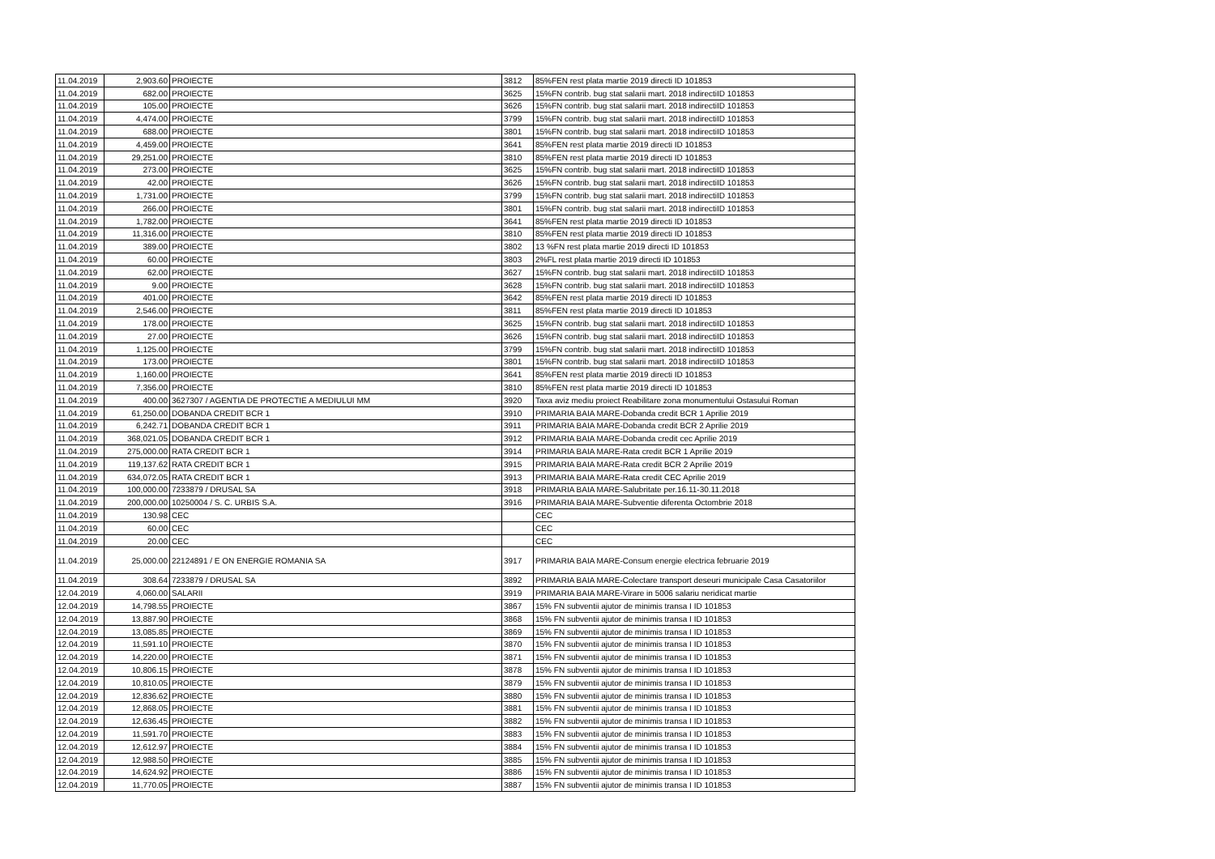| 11.04.2019 | 2,903.60 | PROIECTE | 3812 | 85%FEN rest plata martie 2019 directi ID 101853 |
| 11.04.2019 | 682.00 | PROIECTE | 3625 | 15%FN contrib. bug stat salarii mart. 2018 indirectiID 101853 |
| 11.04.2019 | 105.00 | PROIECTE | 3626 | 15%FN contrib. bug stat salarii mart. 2018 indirectiID 101853 |
| 11.04.2019 | 4,474.00 | PROIECTE | 3799 | 15%FN contrib. bug stat salarii mart. 2018 indirectiID 101853 |
| 11.04.2019 | 688.00 | PROIECTE | 3801 | 15%FN contrib. bug stat salarii mart. 2018 indirectiID 101853 |
| 11.04.2019 | 4,459.00 | PROIECTE | 3641 | 85%FEN rest plata martie 2019 directi ID 101853 |
| 11.04.2019 | 29,251.00 | PROIECTE | 3810 | 85%FEN rest plata martie 2019 directi ID 101853 |
| 11.04.2019 | 273.00 | PROIECTE | 3625 | 15%FN contrib. bug stat salarii mart. 2018 indirectiID 101853 |
| 11.04.2019 | 42.00 | PROIECTE | 3626 | 15%FN contrib. bug stat salarii mart. 2018 indirectiID 101853 |
| 11.04.2019 | 1,731.00 | PROIECTE | 3799 | 15%FN contrib. bug stat salarii mart. 2018 indirectiID 101853 |
| 11.04.2019 | 266.00 | PROIECTE | 3801 | 15%FN contrib. bug stat salarii mart. 2018 indirectiID 101853 |
| 11.04.2019 | 1,782.00 | PROIECTE | 3641 | 85%FEN rest plata martie 2019 directi ID 101853 |
| 11.04.2019 | 11,316.00 | PROIECTE | 3810 | 85%FEN rest plata martie 2019 directi ID 101853 |
| 11.04.2019 | 389.00 | PROIECTE | 3802 | 13 %FN rest plata martie 2019 directi ID 101853 |
| 11.04.2019 | 60.00 | PROIECTE | 3803 | 2%FL rest plata martie 2019 directi ID 101853 |
| 11.04.2019 | 62.00 | PROIECTE | 3627 | 15%FN contrib. bug stat salarii mart. 2018 indirectiID 101853 |
| 11.04.2019 | 9.00 | PROIECTE | 3628 | 15%FN contrib. bug stat salarii mart. 2018 indirectiID 101853 |
| 11.04.2019 | 401.00 | PROIECTE | 3642 | 85%FEN rest plata martie 2019 directi ID 101853 |
| 11.04.2019 | 2,546.00 | PROIECTE | 3811 | 85%FEN rest plata martie 2019 directi ID 101853 |
| 11.04.2019 | 178.00 | PROIECTE | 3625 | 15%FN contrib. bug stat salarii mart. 2018 indirectiID 101853 |
| 11.04.2019 | 27.00 | PROIECTE | 3626 | 15%FN contrib. bug stat salarii mart. 2018 indirectiID 101853 |
| 11.04.2019 | 1,125.00 | PROIECTE | 3799 | 15%FN contrib. bug stat salarii mart. 2018 indirectiID 101853 |
| 11.04.2019 | 173.00 | PROIECTE | 3801 | 15%FN contrib. bug stat salarii mart. 2018 indirectiID 101853 |
| 11.04.2019 | 1,160.00 | PROIECTE | 3641 | 85%FEN rest plata martie 2019 directi ID 101853 |
| 11.04.2019 | 7,356.00 | PROIECTE | 3810 | 85%FEN rest plata martie 2019 directi ID 101853 |
| 11.04.2019 | 400.00 | 3627307 / AGENTIA DE PROTECTIE A MEDIULUI MM | 3920 | Taxa aviz mediu proiect Reabilitare zona monumentului Ostasului Roman |
| 11.04.2019 | 61,250.00 | DOBANDA CREDIT BCR 1 | 3910 | PRIMARIA BAIA MARE-Dobanda credit BCR 1 Aprilie 2019 |
| 11.04.2019 | 6,242.71 | DOBANDA CREDIT BCR 1 | 3911 | PRIMARIA BAIA MARE-Dobanda credit BCR 2 Aprilie 2019 |
| 11.04.2019 | 368,021.05 | DOBANDA CREDIT BCR 1 | 3912 | PRIMARIA BAIA MARE-Dobanda credit cec Aprilie 2019 |
| 11.04.2019 | 275,000.00 | RATA CREDIT BCR 1 | 3914 | PRIMARIA BAIA MARE-Rata credit BCR 1 Aprilie 2019 |
| 11.04.2019 | 119,137.62 | RATA CREDIT BCR 1 | 3915 | PRIMARIA BAIA MARE-Rata credit BCR 2 Aprilie 2019 |
| 11.04.2019 | 634,072.05 | RATA CREDIT BCR 1 | 3913 | PRIMARIA BAIA MARE-Rata credit CEC Aprilie 2019 |
| 11.04.2019 | 100,000.00 | 7233879 / DRUSAL SA | 3918 | PRIMARIA BAIA MARE-Salubritate per.16.11-30.11.2018 |
| 11.04.2019 | 200,000.00 | 10250004 / S. C. URBIS S.A. | 3916 | PRIMARIA BAIA MARE-Subventie diferenta Octombrie 2018 |
| 11.04.2019 | 130.98 | CEC | | CEC |
| 11.04.2019 | 60.00 | CEC | | CEC |
| 11.04.2019 | 20.00 | CEC | | CEC |
| 11.04.2019 | 25,000.00 | 22124891 / E ON ENERGIE ROMANIA SA | 3917 | PRIMARIA BAIA MARE-Consum energie electrica februarie 2019 |
| 11.04.2019 | 308.64 | 7233879 / DRUSAL SA | 3892 | PRIMARIA BAIA MARE-Colectare transport deseuri municipale Casa Casatoriilor |
| 12.04.2019 | 4,060.00 | SALARII | 3919 | PRIMARIA BAIA MARE-Virare in 5006 salariu neridicat martie |
| 12.04.2019 | 14,798.55 | PROIECTE | 3867 | 15% FN subventii ajutor de minimis transa I ID 101853 |
| 12.04.2019 | 13,887.90 | PROIECTE | 3868 | 15% FN subventii ajutor de minimis transa I ID 101853 |
| 12.04.2019 | 13,085.85 | PROIECTE | 3869 | 15% FN subventii ajutor de minimis transa I ID 101853 |
| 12.04.2019 | 11,591.10 | PROIECTE | 3870 | 15% FN subventii ajutor de minimis transa I ID 101853 |
| 12.04.2019 | 14,220.00 | PROIECTE | 3871 | 15% FN subventii ajutor de minimis transa I ID 101853 |
| 12.04.2019 | 10,806.15 | PROIECTE | 3878 | 15% FN subventii ajutor de minimis transa I ID 101853 |
| 12.04.2019 | 10,810.05 | PROIECTE | 3879 | 15% FN subventii ajutor de minimis transa I ID 101853 |
| 12.04.2019 | 12,836.62 | PROIECTE | 3880 | 15% FN subventii ajutor de minimis transa I ID 101853 |
| 12.04.2019 | 12,868.05 | PROIECTE | 3881 | 15% FN subventii ajutor de minimis transa I ID 101853 |
| 12.04.2019 | 12,636.45 | PROIECTE | 3882 | 15% FN subventii ajutor de minimis transa I ID 101853 |
| 12.04.2019 | 11,591.70 | PROIECTE | 3883 | 15% FN subventii ajutor de minimis transa I ID 101853 |
| 12.04.2019 | 12,612.97 | PROIECTE | 3884 | 15% FN subventii ajutor de minimis transa I ID 101853 |
| 12.04.2019 | 12,988.50 | PROIECTE | 3885 | 15% FN subventii ajutor de minimis transa I ID 101853 |
| 12.04.2019 | 14,624.92 | PROIECTE | 3886 | 15% FN subventii ajutor de minimis transa I ID 101853 |
| 12.04.2019 | 11,770.05 | PROIECTE | 3887 | 15% FN subventii ajutor de minimis transa I ID 101853 |